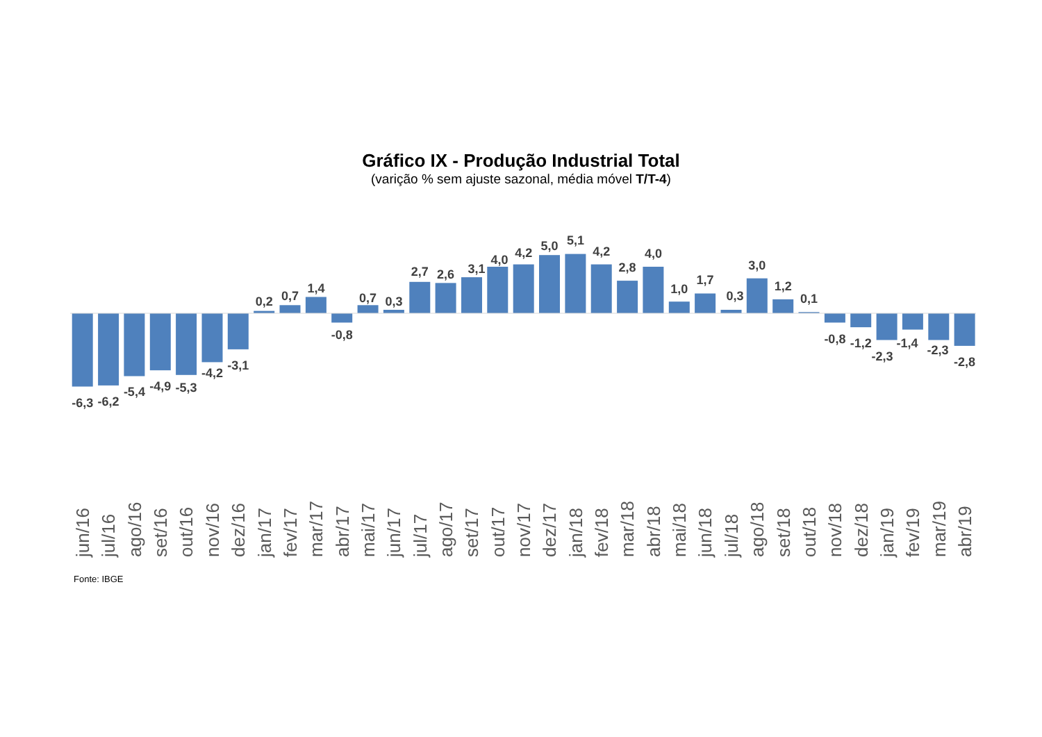Gráfico IX - Produção Industrial Total
(varição % sem ajuste sazonal, média móvel T/T-4)
-6,3
-6,2
-5,4
-4,9
-5,3
-4,2
-3,1
0,2
0,7
1,4
-0,8
0,7
0,3
2,7
2,6
3,1
4,0
4,2
5,0
5,1
4,2
2,8
4,0
1,0
1,7
0,3
3,0
1,2
0,1
-0,8
-1,2
-2,3
-1,4
-2,3
-2,8
jun/16
jul/16
ago/16
set/16
out/16
nov/16
dez/16
jan/17
fev/17
mar/17
abr/17
mai/17
jun/17
jul/17
ago/17
set/17
out/17
nov/17
dez/17
jan/18
fev/18
mar/18
abr/18
mai/18
jun/18
jul/18
ago/18
set/18
out/18
nov/18
dez/18
jan/19
fev/19
mar/19
abr/19
Fonte: IBGE